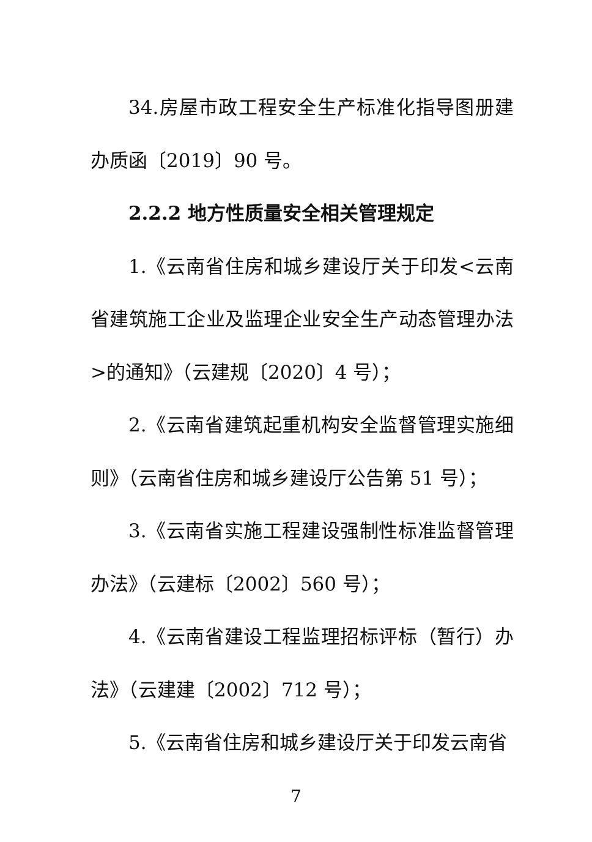34.房屋市政工程安全生产标准化指导图册建办质函〔2019〕90 号。
2.2.2 地方性质量安全相关管理规定
1.《云南省住房和城乡建设厅关于印发<云南省建筑施工企业及监理企业安全生产动态管理办法>的通知》（云建规〔2020〕4 号）；
2.《云南省建筑起重机构安全监督管理实施细则》（云南省住房和城乡建设厅公告第 51 号）；
3.《云南省实施工程建设强制性标准监督管理办法》（云建标〔2002〕560 号）；
4.《云南省建设工程监理招标评标（暂行）办法》（云建建〔2002〕712 号）；
5.《云南省住房和城乡建设厅关于印发云南省
7